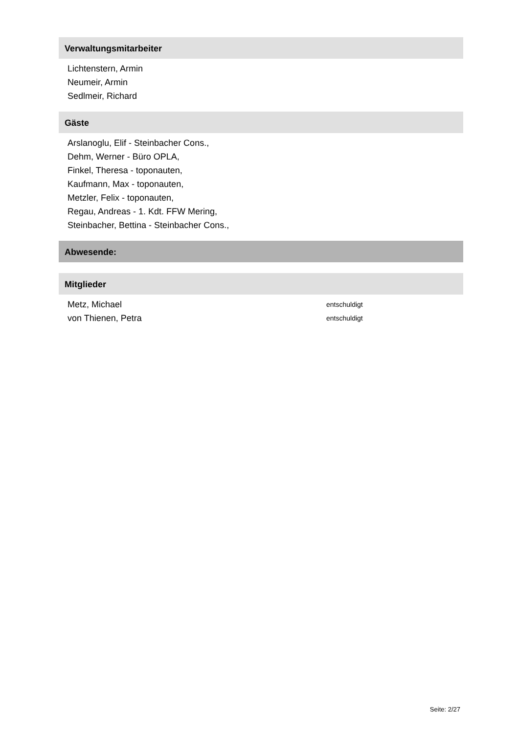Verwaltungsmitarbeiter
Lichtenstern, Armin
Neumeir, Armin
Sedlmeir, Richard
Gäste
Arslanoglu, Elif - Steinbacher Cons.,
Dehm, Werner - Büro OPLA,
Finkel, Theresa - toponauten,
Kaufmann, Max - toponauten,
Metzler, Felix - toponauten,
Regau, Andreas - 1. Kdt. FFW Mering,
Steinbacher, Bettina - Steinbacher Cons.,
Abwesende:
Mitglieder
Metz, Michael entschuldigt
von Thienen, Petra entschuldigt
Seite: 2/27